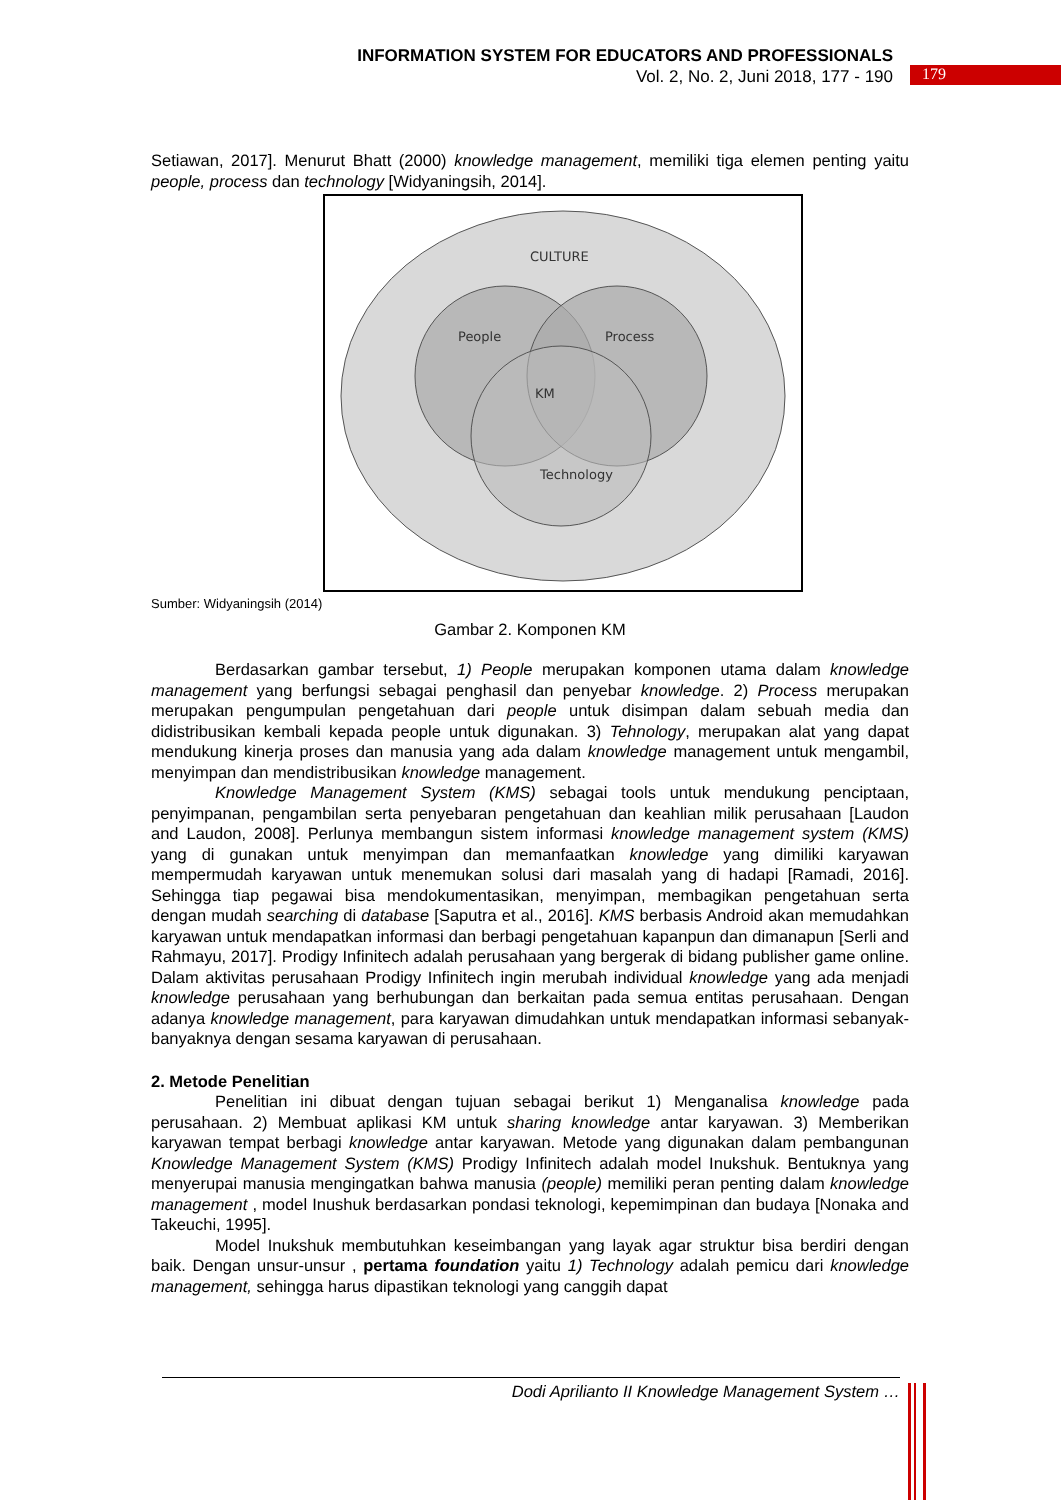INFORMATION SYSTEM FOR EDUCATORS AND PROFESSIONALS
Vol. 2, No. 2, Juni 2018, 177 - 190
179
Setiawan, 2017]. Menurut Bhatt (2000) knowledge management, memiliki tiga elemen penting yaitu people, process dan technology [Widyaningsih, 2014].
CULTURE
People
Process
KM
Technology
Sumber: Widyaningsih (2014)
Gambar 2. Komponen KM
Berdasarkan gambar tersebut, 1) People merupakan komponen utama dalam knowledge management yang berfungsi sebagai penghasil dan penyebar knowledge. 2) Process merupakan merupakan pengumpulan pengetahuan dari people untuk disimpan dalam sebuah media dan didistribusikan kembali kepada people untuk digunakan. 3) Tehnology, merupakan alat yang dapat mendukung kinerja proses dan manusia yang ada dalam knowledge management untuk mengambil, menyimpan dan mendistribusikan knowledge management.
Knowledge Management System (KMS) sebagai tools untuk mendukung penciptaan, penyimpanan, pengambilan serta penyebaran pengetahuan dan keahlian milik perusahaan [Laudon and Laudon, 2008]. Perlunya membangun sistem informasi knowledge management system (KMS) yang di gunakan untuk menyimpan dan memanfaatkan knowledge yang dimiliki karyawan mempermudah karyawan untuk menemukan solusi dari masalah yang di hadapi [Ramadi, 2016]. Sehingga tiap pegawai bisa mendokumentasikan, menyimpan, membagikan pengetahuan serta dengan mudah searching di database [Saputra et al., 2016]. KMS berbasis Android akan memudahkan karyawan untuk mendapatkan informasi dan berbagi pengetahuan kapanpun dan dimanapun [Serli and Rahmayu, 2017]. Prodigy Infinitech adalah perusahaan yang bergerak di bidang publisher game online. Dalam aktivitas perusahaan Prodigy Infinitech ingin merubah individual knowledge yang ada menjadi knowledge perusahaan yang berhubungan dan berkaitan pada semua entitas perusahaan. Dengan adanya knowledge management, para karyawan dimudahkan untuk mendapatkan informasi sebanyak-banyaknya dengan sesama karyawan di perusahaan.
2. Metode Penelitian
Penelitian ini dibuat dengan tujuan sebagai berikut 1) Menganalisa knowledge pada perusahaan. 2) Membuat aplikasi KM untuk sharing knowledge antar karyawan. 3) Memberikan karyawan tempat berbagi knowledge antar karyawan. Metode yang digunakan dalam pembangunan Knowledge Management System (KMS) Prodigy Infinitech adalah model Inukshuk. Bentuknya yang menyerupai manusia mengingatkan bahwa manusia (people) memiliki peran penting dalam knowledge management , model Inushuk berdasarkan pondasi teknologi, kepemimpinan dan budaya [Nonaka and Takeuchi, 1995].
Model Inukshuk membutuhkan keseimbangan yang layak agar struktur bisa berdiri dengan baik. Dengan unsur-unsur , pertama foundation yaitu 1) Technology adalah pemicu dari knowledge management, sehingga harus dipastikan teknologi yang canggih dapat
Dodi Aprilianto II Knowledge Management System …